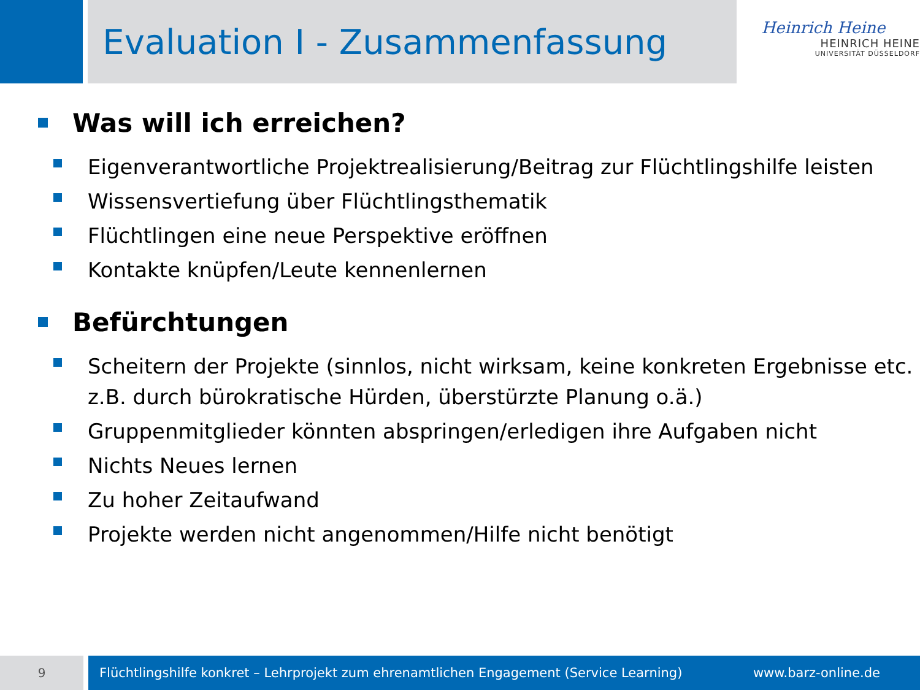Evaluation I - Zusammenfassung
Heinrich Heine
HEINRICH HEINE
UNIVERSITÄT DÜSSELDORF
Was will ich erreichen?
Eigenverantwortliche Projektrealisierung/Beitrag zur Flüchtlingshilfe leisten
Wissensvertiefung über Flüchtlingsthematik
Flüchtlingen eine neue Perspektive eröffnen
Kontakte knüpfen/Leute kennenlernen
Befürchtungen
Scheitern der Projekte (sinnlos, nicht wirksam, keine konkreten Ergebnisse etc. z.B. durch bürokratische Hürden, überstürzte Planung o.ä.)
Gruppenmitglieder könnten abspringen/erledigen ihre Aufgaben nicht
Nichts Neues lernen
Zu hoher Zeitaufwand
Projekte werden nicht angenommen/Hilfe nicht benötigt
9
Flüchtlingshilfe konkret – Lehrprojekt zum ehrenamtlichen Engagement (Service Learning) www.barz-online.de